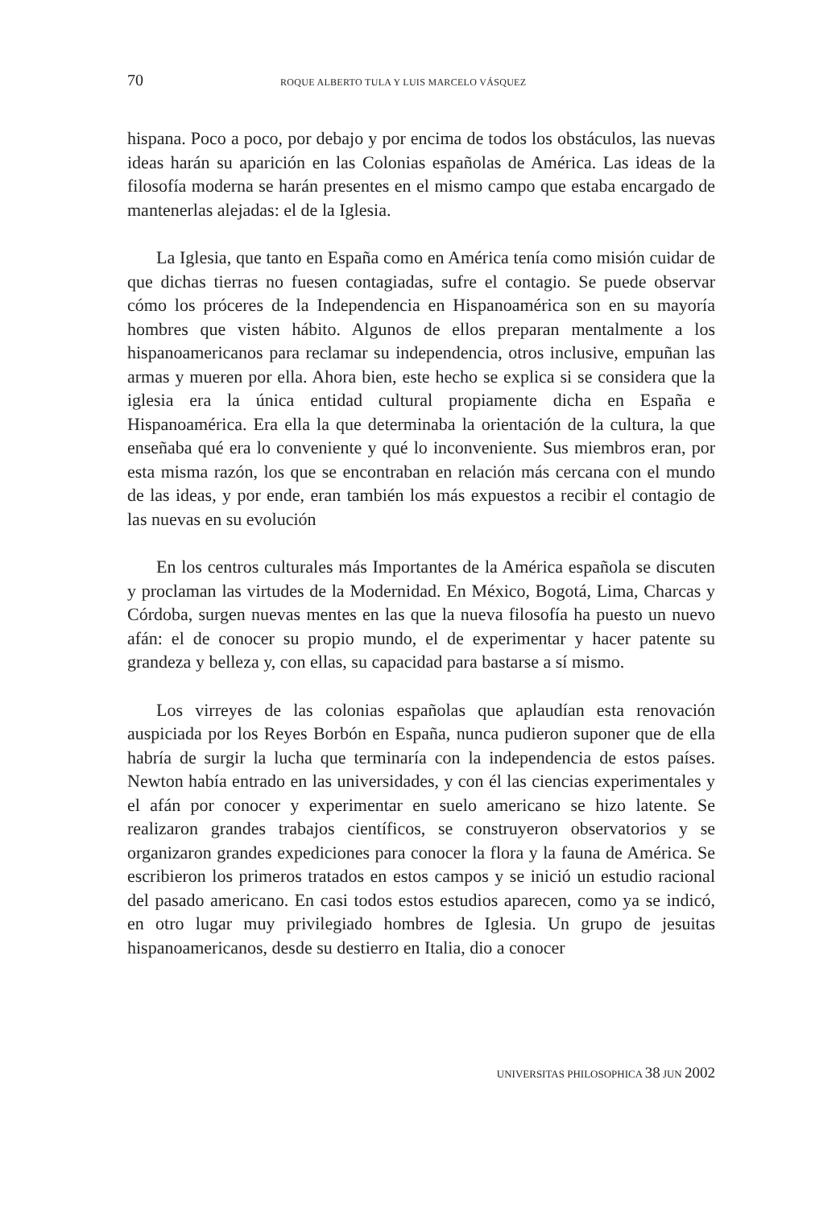70 ROQUE ALBERTO TULA Y LUIS MARCELO VÁSQUEZ
hispana. Poco a poco, por debajo y por encima de todos los obstáculos, las nuevas ideas harán su aparición en las Colonias españolas de América. Las ideas de la filosofía moderna se harán presentes en el mismo campo que estaba encargado de mantenerlas alejadas: el de la Iglesia.
La Iglesia, que tanto en España como en América tenía como misión cuidar de que dichas tierras no fuesen contagiadas, sufre el contagio. Se puede observar cómo los próceres de la Independencia en Hispanoamérica son en su mayoría hombres que visten hábito. Algunos de ellos preparan mentalmente a los hispanoamericanos para reclamar su independencia, otros inclusive, empuñan las armas y mueren por ella. Ahora bien, este hecho se explica si se considera que la iglesia era la única entidad cultural propiamente dicha en España e Hispanoamérica. Era ella la que determinaba la orientación de la cultura, la que enseñaba qué era lo conveniente y qué lo inconveniente. Sus miembros eran, por esta misma razón, los que se encontraban en relación más cercana con el mundo de las ideas, y por ende, eran también los más expuestos a recibir el contagio de las nuevas en su evolución
En los centros culturales más Importantes de la América española se discuten y proclaman las virtudes de la Modernidad. En México, Bogotá, Lima, Charcas y Córdoba, surgen nuevas mentes en las que la nueva filosofía ha puesto un nuevo afán: el de conocer su propio mundo, el de experimentar y hacer patente su grandeza y belleza y, con ellas, su capacidad para bastarse a sí mismo.
Los virreyes de las colonias españolas que aplaudían esta renovación auspiciada por los Reyes Borbón en España, nunca pudieron suponer que de ella habría de surgir la lucha que terminaría con la independencia de estos países. Newton había entrado en las universidades, y con él las ciencias experimentales y el afán por conocer y experimentar en suelo americano se hizo latente. Se realizaron grandes trabajos científicos, se construyeron observatorios y se organizaron grandes expediciones para conocer la flora y la fauna de América. Se escribieron los primeros tratados en estos campos y se inició un estudio racional del pasado americano. En casi todos estos estudios aparecen, como ya se indicó, en otro lugar muy privilegiado hombres de Iglesia. Un grupo de jesuitas hispanoamericanos, desde su destierro en Italia, dio a conocer
UNIVERSITAS PHILOSOPHICA 38 JUN 2002